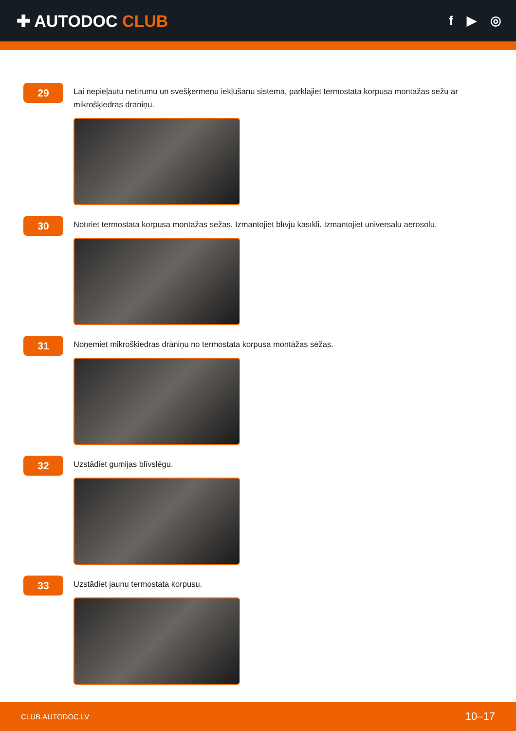✚ AUTODOC CLUB
f ▶ ◎
29
Lai nepieļautu netīrumu un svešķermeņu iekļūšanu sistēmā, pārklājiet termostata korpusa montāžas sēžu ar mikrošķiedras drāniņu.
30
Notīriet termostata korpusa montāžas sēžas. Izmantojiet blīvju kasīkli. Izmantojiet universālu aerosolu.
31
Noņemiet mikrošķiedras drāniņu no termostata korpusa montāžas sēžas.
32
Uzstādiet gumijas blīvslēgu.
33
Uzstādiet jaunu termostata korpusu.
CLUB.AUTODOC.LV 10–17